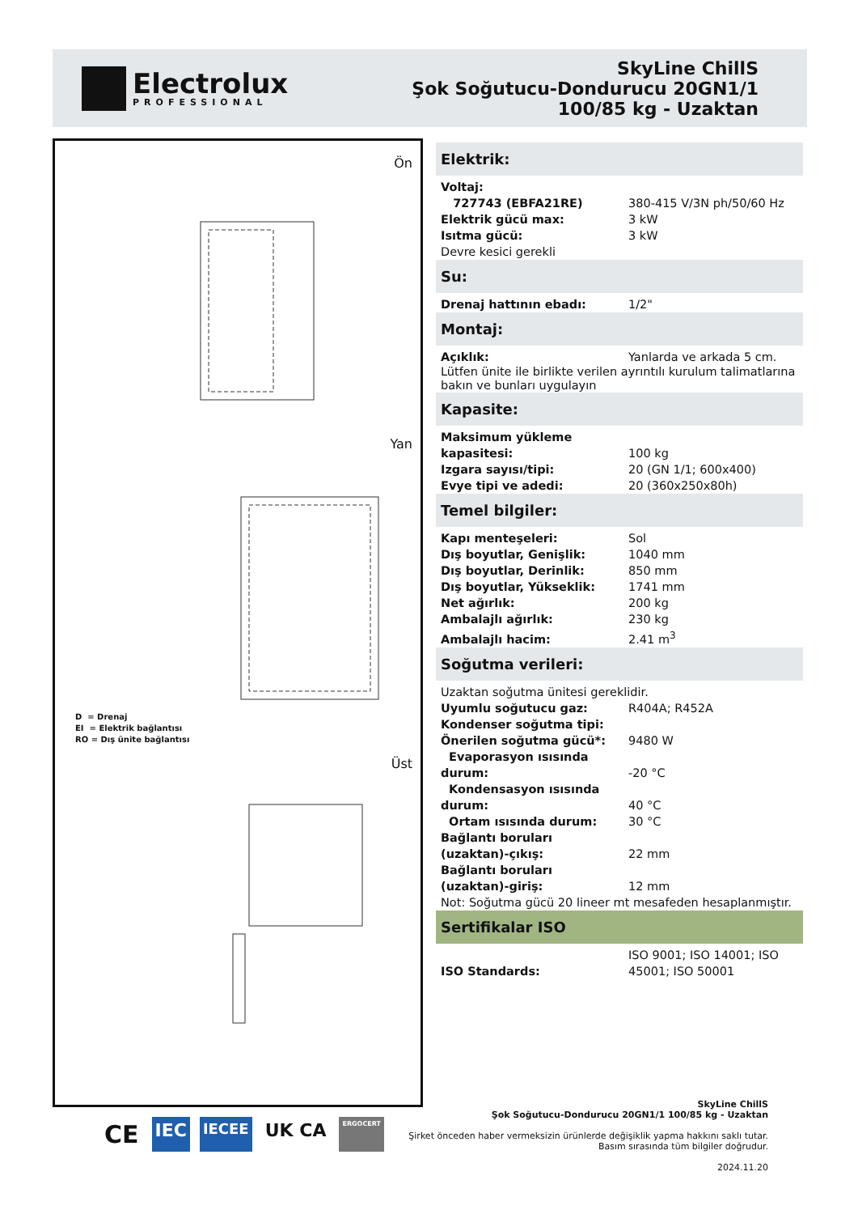Electrolux
PROFESSIONAL
SkyLine ChillS
Şok Soğutucu-Dondurucu 20GN1/1
100/85 kg - Uzaktan
Ön
Yan
D = Drenaj
EI = Elektrik bağlantısı
RO = Dış ünite bağlantısı
Üst
Elektrik:
| Voltaj: | |
| 727743 (EBFA21RE) | 380-415 V/3N ph/50/60 Hz |
| Elektrik gücü max: | 3 kW |
| Isıtma gücü: | 3 kW |
| Devre kesici gerekli | |
Su:
| Drenaj hattının ebadı: | 1/2" |
Montaj:
| Açıklık: | Yanlarda ve arkada 5 cm. |
Lütfen ünite ile birlikte verilen ayrıntılı kurulum talimatlarına bakın ve bunları uygulayın
Kapasite:
| Maksimum yükleme kapasitesi: | 100 kg |
| Izgara sayısı/tipi: | 20 (GN 1/1; 600x400) |
| Evye tipi ve adedi: | 20 (360x250x80h) |
Temel bilgiler:
| Kapı menteşeleri: | Sol |
| Dış boyutlar, Genişlik: | 1040 mm |
| Dış boyutlar, Derinlik: | 850 mm |
| Dış boyutlar, Yükseklik: | 1741 mm |
| Net ağırlık: | 200 kg |
| Ambalajlı ağırlık: | 230 kg |
| Ambalajlı hacim: | 2.41 m<sup>3</sup> |
Soğutma verileri:
| Uzaktan soğutma ünitesi gereklidir. | |
| Uyumlu soğutucu gaz: | R404A; R452A |
| Kondenser soğutma tipi: | |
| Önerilen soğutma gücü*: | 9480 W |
| Evaporasyon ısısında durum: | -20 °C |
| Kondensasyon ısısında durum: | 40 °C |
| Ortam ısısında durum: | 30 °C |
| Bağlantı boruları (uzaktan)-çıkış: | 22 mm |
| Bağlantı boruları (uzaktan)-giriş: | 12 mm |
| Not: Soğutma gücü 20 lineer mt mesafeden hesaplanmıştır. | |
Sertifikalar ISO
| ISO Standards: | ISO 9001; ISO 14001; ISO 45001; ISO 50001 |
CE IEC IECEE UK CA ERGOCERT
SkyLine ChillS
Şok Soğutucu-Dondurucu 20GN1/1 100/85 kg - Uzaktan
Şirket önceden haber vermeksizin ürünlerde değişiklik yapma hakkını saklı tutar.
Basım sırasında tüm bilgiler doğrudur.
2024.11.20